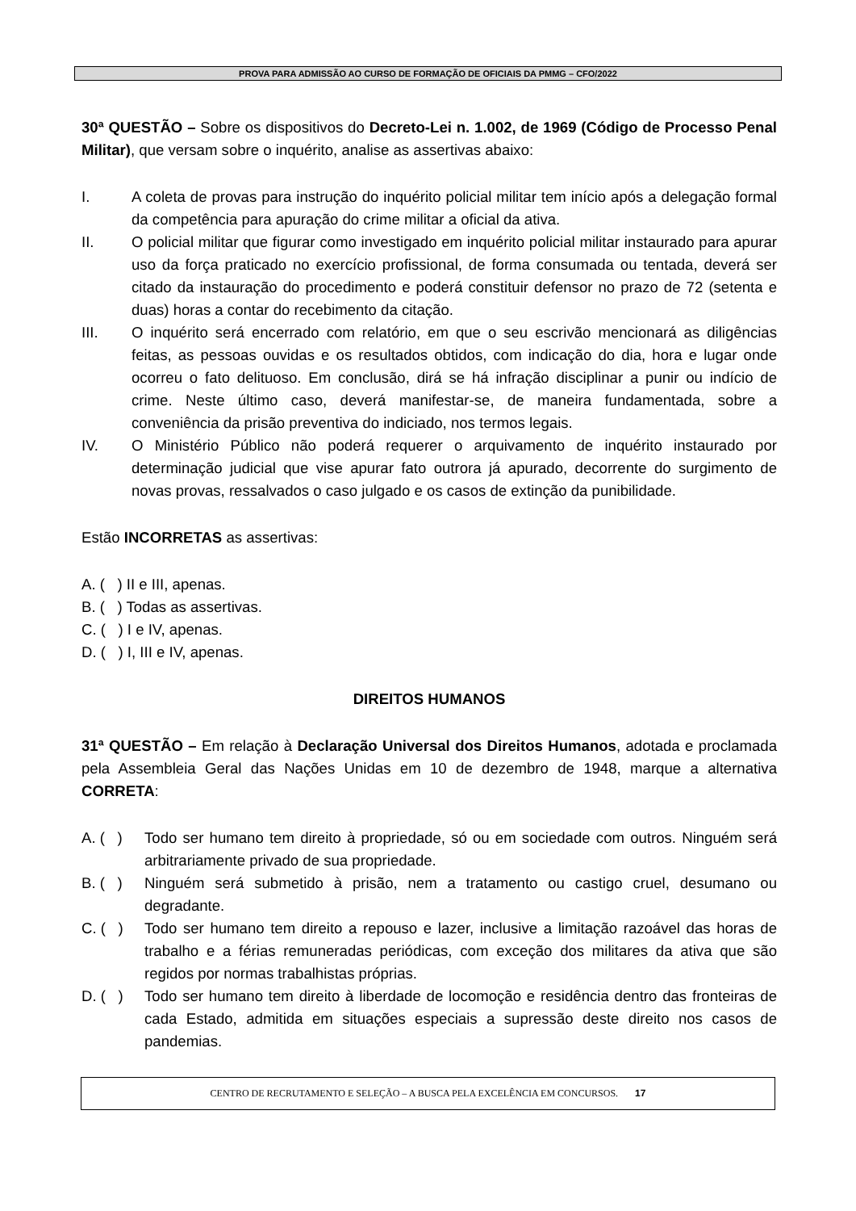PROVA PARA ADMISSÃO AO CURSO DE FORMAÇÃO DE OFICIAIS DA PMMG – CFO/2022
30ª QUESTÃO – Sobre os dispositivos do Decreto-Lei n. 1.002, de 1969 (Código de Processo Penal Militar), que versam sobre o inquérito, analise as assertivas abaixo:
I. A coleta de provas para instrução do inquérito policial militar tem início após a delegação formal da competência para apuração do crime militar a oficial da ativa.
II. O policial militar que figurar como investigado em inquérito policial militar instaurado para apurar uso da força praticado no exercício profissional, de forma consumada ou tentada, deverá ser citado da instauração do procedimento e poderá constituir defensor no prazo de 72 (setenta e duas) horas a contar do recebimento da citação.
III. O inquérito será encerrado com relatório, em que o seu escrivão mencionará as diligências feitas, as pessoas ouvidas e os resultados obtidos, com indicação do dia, hora e lugar onde ocorreu o fato delituoso. Em conclusão, dirá se há infração disciplinar a punir ou indício de crime. Neste último caso, deverá manifestar-se, de maneira fundamentada, sobre a conveniência da prisão preventiva do indiciado, nos termos legais.
IV. O Ministério Público não poderá requerer o arquivamento de inquérito instaurado por determinação judicial que vise apurar fato outrora já apurado, decorrente do surgimento de novas provas, ressalvados o caso julgado e os casos de extinção da punibilidade.
Estão INCORRETAS as assertivas:
A. ( ) II e III, apenas.
B. ( ) Todas as assertivas.
C. ( ) I e IV, apenas.
D. ( ) I, III e IV, apenas.
DIREITOS HUMANOS
31ª QUESTÃO – Em relação à Declaração Universal dos Direitos Humanos, adotada e proclamada pela Assembleia Geral das Nações Unidas em 10 de dezembro de 1948, marque a alternativa CORRETA:
A. ( ) Todo ser humano tem direito à propriedade, só ou em sociedade com outros. Ninguém será arbitrariamente privado de sua propriedade.
B. ( ) Ninguém será submetido à prisão, nem a tratamento ou castigo cruel, desumano ou degradante.
C. ( ) Todo ser humano tem direito a repouso e lazer, inclusive a limitação razoável das horas de trabalho e a férias remuneradas periódicas, com exceção dos militares da ativa que são regidos por normas trabalhistas próprias.
D. ( ) Todo ser humano tem direito à liberdade de locomoção e residência dentro das fronteiras de cada Estado, admitida em situações especiais a supressão deste direito nos casos de pandemias.
CENTRO DE RECRUTAMENTO E SELEÇÃO – A BUSCA PELA EXCELÊNCIA EM CONCURSOS. 17